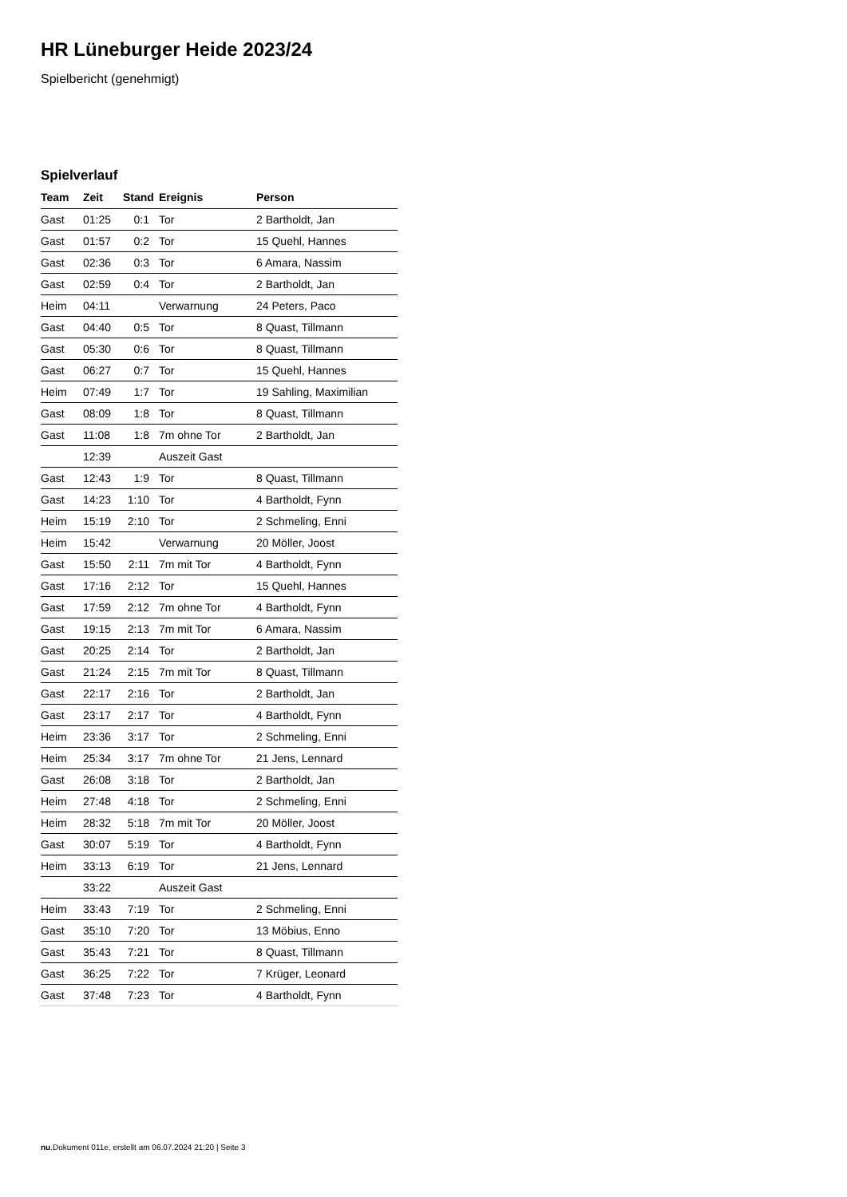HR Lüneburger Heide 2023/24
Spielbericht (genehmigt)
Spielverlauf
| Team | Zeit | Stand | Ereignis | Person |
| --- | --- | --- | --- | --- |
| Gast | 01:25 | 0:1 | Tor | 2 Bartholdt, Jan |
| Gast | 01:57 | 0:2 | Tor | 15 Quehl, Hannes |
| Gast | 02:36 | 0:3 | Tor | 6 Amara, Nassim |
| Gast | 02:59 | 0:4 | Tor | 2 Bartholdt, Jan |
| Heim | 04:11 | | Verwarnung | 24 Peters, Paco |
| Gast | 04:40 | 0:5 | Tor | 8 Quast, Tillmann |
| Gast | 05:30 | 0:6 | Tor | 8 Quast, Tillmann |
| Gast | 06:27 | 0:7 | Tor | 15 Quehl, Hannes |
| Heim | 07:49 | 1:7 | Tor | 19 Sahling, Maximilian |
| Gast | 08:09 | 1:8 | Tor | 8 Quast, Tillmann |
| Gast | 11:08 | 1:8 | 7m ohne Tor | 2 Bartholdt, Jan |
| | 12:39 | | Auszeit Gast | |
| Gast | 12:43 | 1:9 | Tor | 8 Quast, Tillmann |
| Gast | 14:23 | 1:10 | Tor | 4 Bartholdt, Fynn |
| Heim | 15:19 | 2:10 | Tor | 2 Schmeling, Enni |
| Heim | 15:42 | | Verwarnung | 20 Möller, Joost |
| Gast | 15:50 | 2:11 | 7m mit Tor | 4 Bartholdt, Fynn |
| Gast | 17:16 | 2:12 | Tor | 15 Quehl, Hannes |
| Gast | 17:59 | 2:12 | 7m ohne Tor | 4 Bartholdt, Fynn |
| Gast | 19:15 | 2:13 | 7m mit Tor | 6 Amara, Nassim |
| Gast | 20:25 | 2:14 | Tor | 2 Bartholdt, Jan |
| Gast | 21:24 | 2:15 | 7m mit Tor | 8 Quast, Tillmann |
| Gast | 22:17 | 2:16 | Tor | 2 Bartholdt, Jan |
| Gast | 23:17 | 2:17 | Tor | 4 Bartholdt, Fynn |
| Heim | 23:36 | 3:17 | Tor | 2 Schmeling, Enni |
| Heim | 25:34 | 3:17 | 7m ohne Tor | 21 Jens, Lennard |
| Gast | 26:08 | 3:18 | Tor | 2 Bartholdt, Jan |
| Heim | 27:48 | 4:18 | Tor | 2 Schmeling, Enni |
| Heim | 28:32 | 5:18 | 7m mit Tor | 20 Möller, Joost |
| Gast | 30:07 | 5:19 | Tor | 4 Bartholdt, Fynn |
| Heim | 33:13 | 6:19 | Tor | 21 Jens, Lennard |
| | 33:22 | | Auszeit Gast | |
| Heim | 33:43 | 7:19 | Tor | 2 Schmeling, Enni |
| Gast | 35:10 | 7:20 | Tor | 13 Möbius, Enno |
| Gast | 35:43 | 7:21 | Tor | 8 Quast, Tillmann |
| Gast | 36:25 | 7:22 | Tor | 7 Krüger, Leonard |
| Gast | 37:48 | 7:23 | Tor | 4 Bartholdt, Fynn |
nu.Dokument 011e, erstellt am 06.07.2024 21:20 | Seite 3